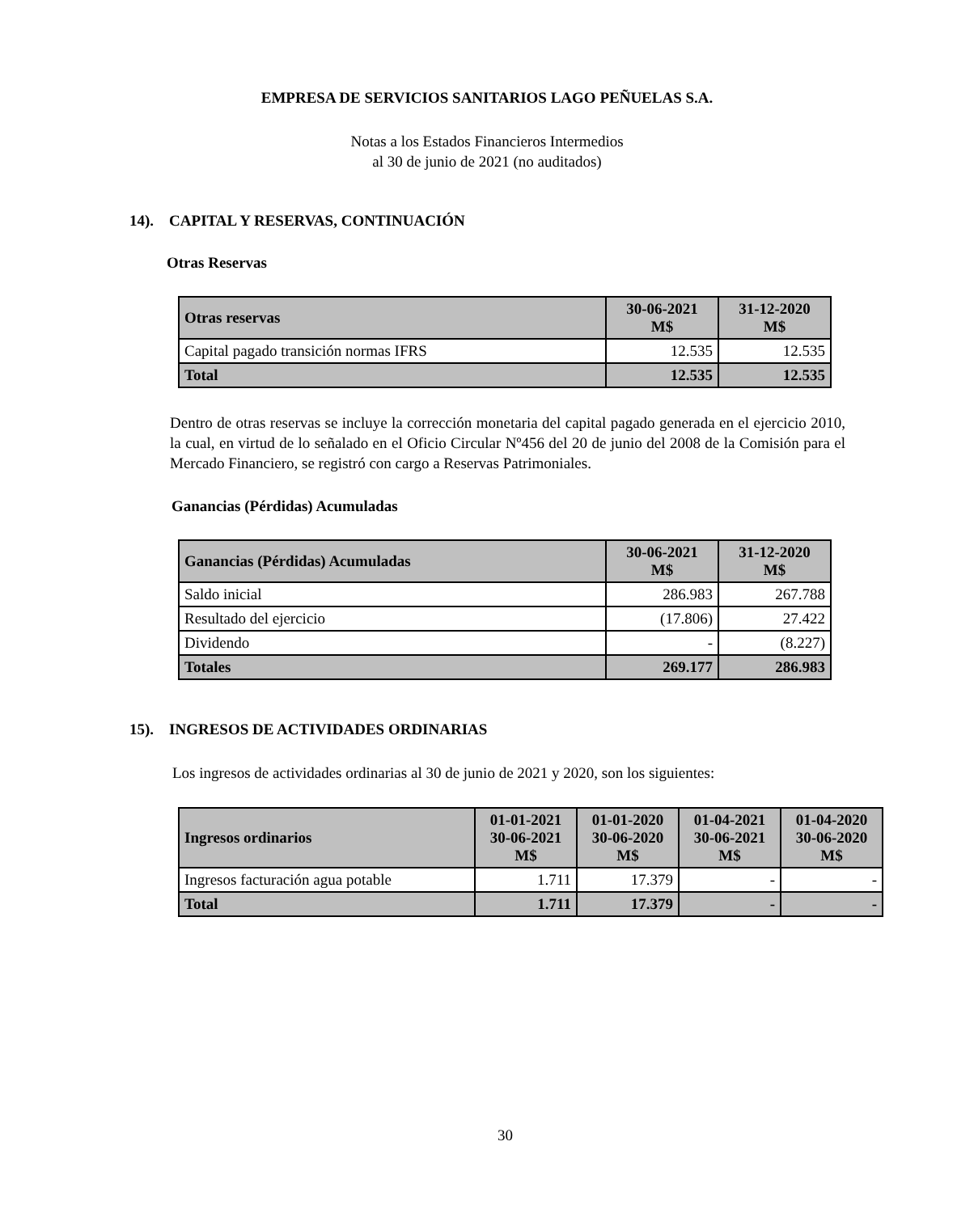EMPRESA DE SERVICIOS SANITARIOS LAGO PEÑUELAS S.A.
Notas a los Estados Financieros Intermedios
al 30 de junio de 2021 (no auditados)
14). CAPITAL Y RESERVAS, CONTINUACIÓN
Otras Reservas
| Otras reservas | 30-06-2021 M$ | 31-12-2020 M$ |
| --- | --- | --- |
| Capital pagado transición normas IFRS | 12.535 | 12.535 |
| Total | 12.535 | 12.535 |
Dentro de otras reservas se incluye la corrección monetaria del capital pagado generada en el ejercicio 2010, la cual, en virtud de lo señalado en el Oficio Circular Nº456 del 20 de junio del 2008 de la Comisión para el Mercado Financiero, se registró con cargo a Reservas Patrimoniales.
Ganancias (Pérdidas) Acumuladas
| Ganancias (Pérdidas) Acumuladas | 30-06-2021 M$ | 31-12-2020 M$ |
| --- | --- | --- |
| Saldo inicial | 286.983 | 267.788 |
| Resultado del ejercicio | (17.806) | 27.422 |
| Dividendo | - | (8.227) |
| Totales | 269.177 | 286.983 |
15). INGRESOS DE ACTIVIDADES ORDINARIAS
Los ingresos de actividades ordinarias al 30 de junio de 2021 y 2020, son los siguientes:
| Ingresos ordinarios | 01-01-2021 30-06-2021 M$ | 01-01-2020 30-06-2020 M$ | 01-04-2021 30-06-2021 M$ | 01-04-2020 30-06-2020 M$ |
| --- | --- | --- | --- | --- |
| Ingresos facturación agua potable | 1.711 | 17.379 | - | - |
| Total | 1.711 | 17.379 | - | - |
30